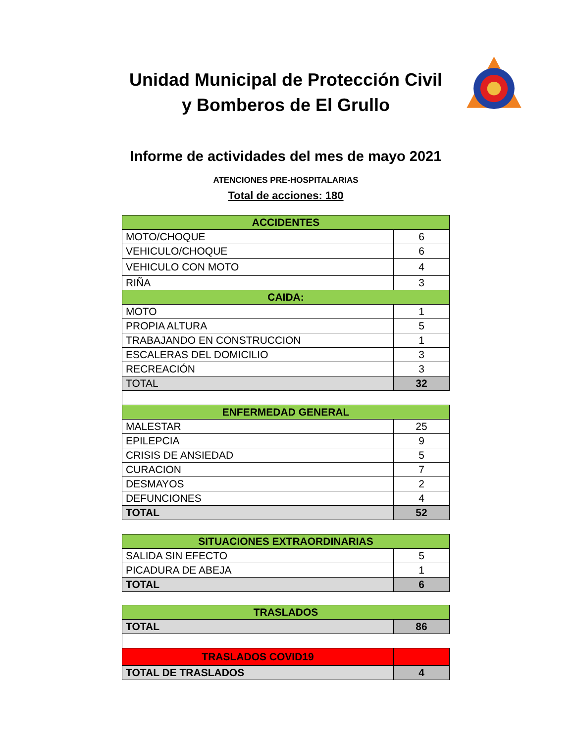Unidad Municipal de Protección Civil y Bomberos de El Grullo
Informe de actividades del mes de mayo 2021
ATENCIONES PRE-HOSPITALARIAS
Total de acciones: 180
| ACCIDENTES | |
| MOTO/CHOQUE | 6 |
| VEHICULO/CHOQUE | 6 |
| VEHICULO CON MOTO | 4 |
| RIÑA | 3 |
| CAIDA: | |
| MOTO | 1 |
| PROPIA ALTURA | 5 |
| TRABAJANDO EN CONSTRUCCION | 1 |
| ESCALERAS DEL DOMICILIO | 3 |
| RECREACIÓN | 3 |
| TOTAL | 32 |
| ENFERMEDAD GENERAL | |
| MALESTAR | 25 |
| EPILEPCIA | 9 |
| CRISIS DE ANSIEDAD | 5 |
| CURACION | 7 |
| DESMAYOS | 2 |
| DEFUNCIONES | 4 |
| TOTAL | 52 |
| SITUACIONES EXTRAORDINARIAS | |
| SALIDA SIN EFECTO | 5 |
| PICADURA DE ABEJA | 1 |
| TOTAL | 6 |
| TRASLADOS | |
| TOTAL | 86 |
| TRASLADOS COVID19 | |
| TOTAL DE TRASLADOS | 4 |